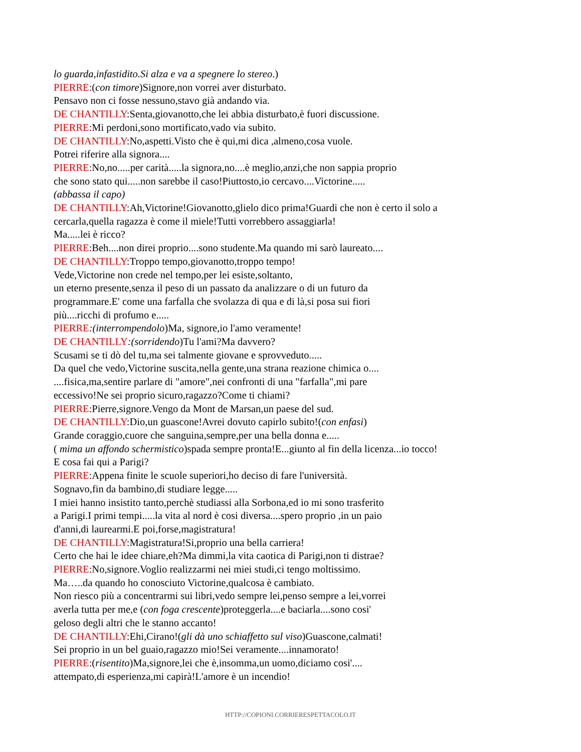lo guarda,infastidito.Si alza e va a spegnere lo stereo.)
PIERRE:(con timore)Signore,non vorrei aver disturbato.
Pensavo non ci fosse nessuno,stavo già andando via.
DE CHANTILLY:Senta,giovanotto,che lei abbia disturbato,è fuori discussione.
PIERRE:Mi perdoni,sono mortificato,vado via subito.
DE CHANTILLY:No,aspetti.Visto che è qui,mi dica ,almeno,cosa vuole.
Potrei riferire alla signora....
PIERRE:No,no.....per carità.....la signora,no....è meglio,anzi,che non sappia proprio
che sono stato qui.....non sarebbe il caso!Piuttosto,io cercavo....Victorine.....
(abbassa il capo)
DE CHANTILLY:Ah,Victorine!Giovanotto,glielo dico prima!Guardi che non è certo il solo a
cercarla,quella ragazza è come il miele!Tutti vorrebbero assaggiarla!
Ma.....lei è ricco?
PIERRE:Beh....non direi proprio....sono studente.Ma quando mi sarò laureato....
DE CHANTILLY:Troppo tempo,giovanotto,troppo tempo!
Vede,Victorine non crede nel tempo,per lei esiste,soltanto,
un eterno presente,senza il peso di un passato da analizzare o di un futuro da
programmare.E' come una farfalla che svolazza di qua e di là,si posa sui fiori
più....ricchi di profumo e.....
PIERRE:(interrompendolo)Ma, signore,io l'amo veramente!
DE CHANTILLY:(sorridendo)Tu l'ami?Ma davvero?
Scusami se ti dò del tu,ma sei talmente giovane e sprovveduto.....
Da quel che vedo,Victorine suscita,nella gente,una strana reazione chimica o....
....fisica,ma,sentire parlare di "amore",nei confronti di una "farfalla",mi pare
eccessivo!Ne sei proprio sicuro,ragazzo?Come ti chiami?
PIERRE:Pierre,signore.Vengo da Mont de Marsan,un paese del sud.
DE CHANTILLY:Dio,un guascone!Avrei dovuto capirlo subito!(con enfasi)
Grande coraggio,cuore che sanguina,sempre,per una bella donna e.....
( mima un affondo schermistico)spada sempre pronta!E...giunto al fin della licenza...io tocco!
E cosa fai qui a Parigi?
PIERRE:Appena finite le scuole superiori,ho deciso di fare l'università.
Sognavo,fin da bambino,di studiare legge.....
I miei hanno insistito tanto,perchè studiassi alla Sorbona,ed io mi sono trasferito
a Parigi.I primi tempi.....la vita al nord è cosi diversa....spero proprio ,in un paio
d'anni,di laurearmi.E poi,forse,magistratura!
DE CHANTILLY:Magistratura!Si,proprio una bella carriera!
Certo che hai le idee chiare,eh?Ma dimmi,la vita caotica di Parigi,non ti distrae?
PIERRE:No,signore.Voglio realizzarmi nei miei studi,ci tengo moltissimo.
Ma…..da quando ho conosciuto Victorine,qualcosa è cambiato.
Non riesco più a concentrarmi sui libri,vedo sempre lei,penso sempre a lei,vorrei
averla tutta per me,e (con foga crescente)proteggerla....e baciarla....sono cosi'
geloso degli altri che le stanno accanto!
DE CHANTILLY:Ehi,Cirano!(gli dà uno schiaffetto sul viso)Guascone,calmati!
Sei proprio in un bel guaio,ragazzo mio!Sei veramente....innamorato!
PIERRE:(risentito)Ma,signore,lei che è,insomma,un uomo,diciamo cosi'....
attempato,di esperienza,mi capirà!L'amore è un incendio!
HTTP://COPIONI.CORRIERESPETTACOLO.IT